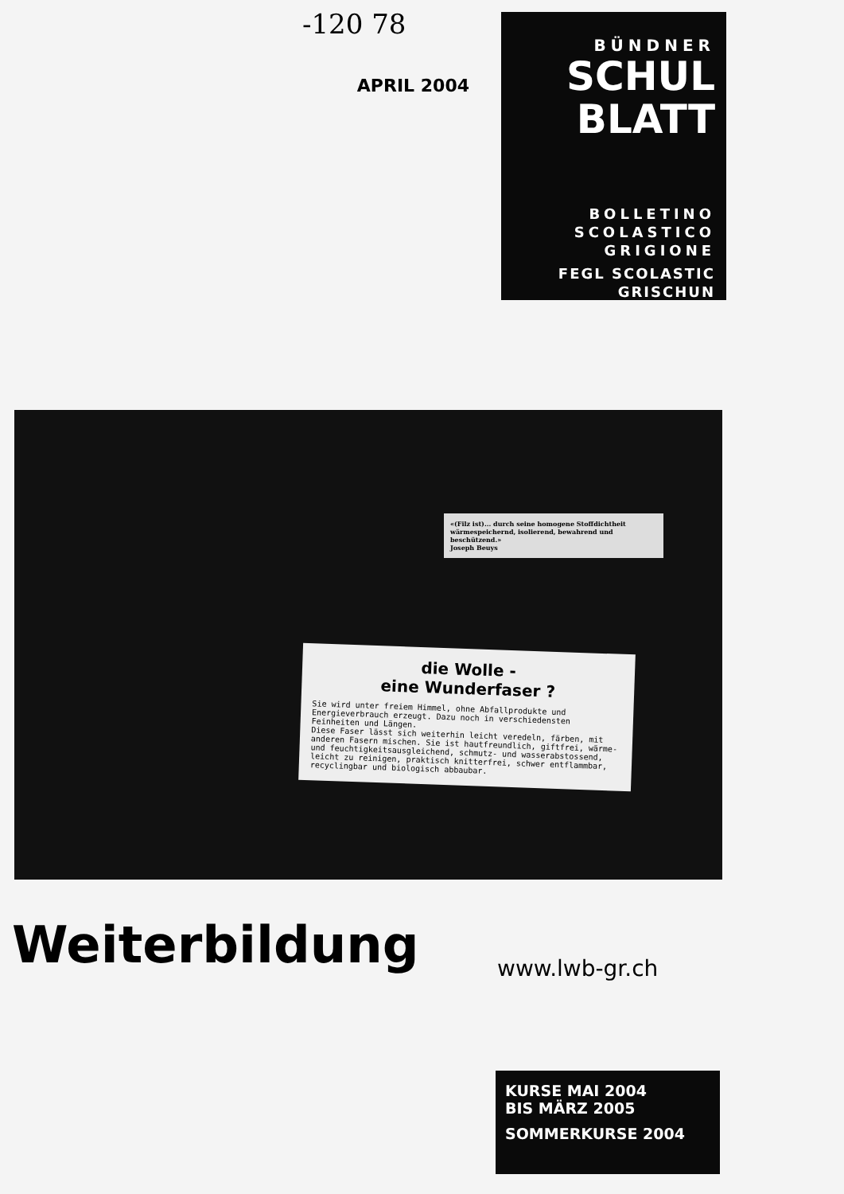-120 78
APRIL 2004
BÜNDNER
SCHUL
BLATT
BOLLETINO
SCOLASTICO
GRIGIONE
FEGL SCOLASTIC
GRISCHUN
«(Filz ist)... durch seine homogene Stoffdichtheit wärmespeichernd, isolierend, bewahrend und beschützend.»
Joseph Beuys
die Wolle -
eine Wunderfaser ?
Sie wird unter freiem Himmel, ohne Abfallprodukte und Energieverbrauch erzeugt. Dazu noch in verschiedensten Feinheiten und Längen.
Diese Faser lässt sich weiterhin leicht veredeln, färben, mit anderen Fasern mischen. Sie ist hautfreundlich, giftfrei, wärme- und feuchtigkeitsausgleichend, schmutz- und wasserabstossend, leicht zu reinigen, praktisch knitterfrei, schwer entflammbar, recyclingbar und biologisch abbaubar.
Weiterbildung www.lwb-gr.ch
KURSE MAI 2004
BIS MÄRZ 2005
SOMMERKURSE 2004